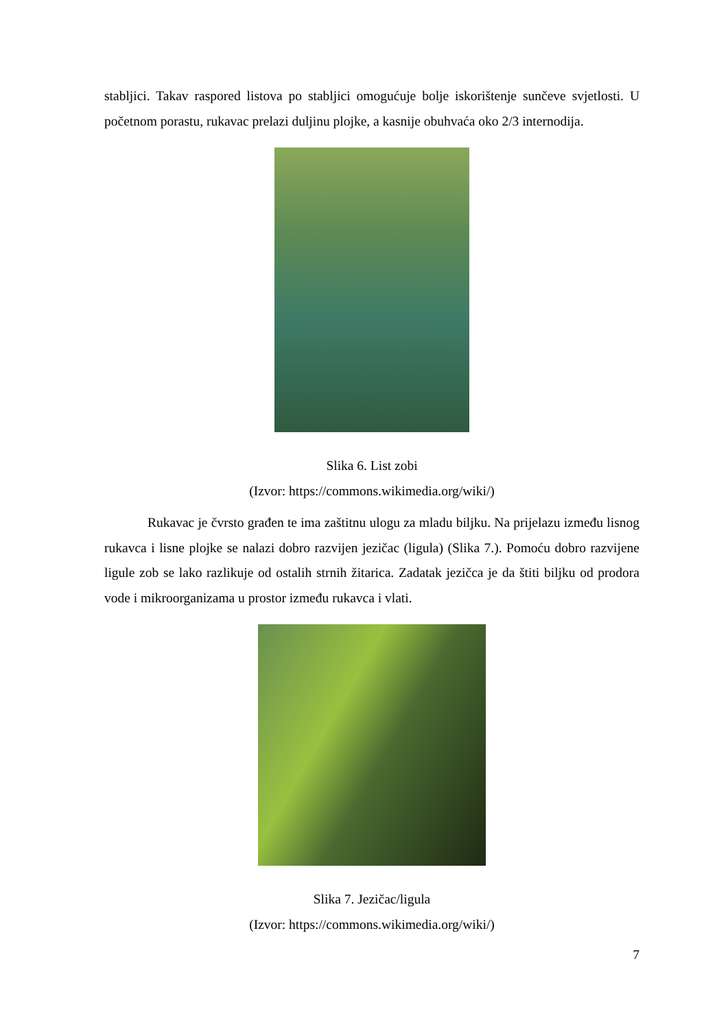stabljici. Takav raspored listova po stabljici omogućuje bolje iskorištenje sunčeve svjetlosti. U početnom porastu, rukavac prelazi duljinu plojke, a kasnije obuhvaća oko 2/3 internodija.
Slika 6. List zobi
(Izvor: https://commons.wikimedia.org/wiki/)
Rukavac je čvrsto građen te ima zaštitnu ulogu za mladu biljku. Na prijelazu između lisnog rukavca i lisne plojke se nalazi dobro razvijen jezičac (ligula) (Slika 7.). Pomoću dobro razvijene ligule zob se lako razlikuje od ostalih strnih žitarica. Zadatak jezičca je da štiti biljku od prodora vode i mikroorganizama u prostor između rukavca i vlati.
Slika 7. Jezičac/ligula
(Izvor: https://commons.wikimedia.org/wiki/)
7